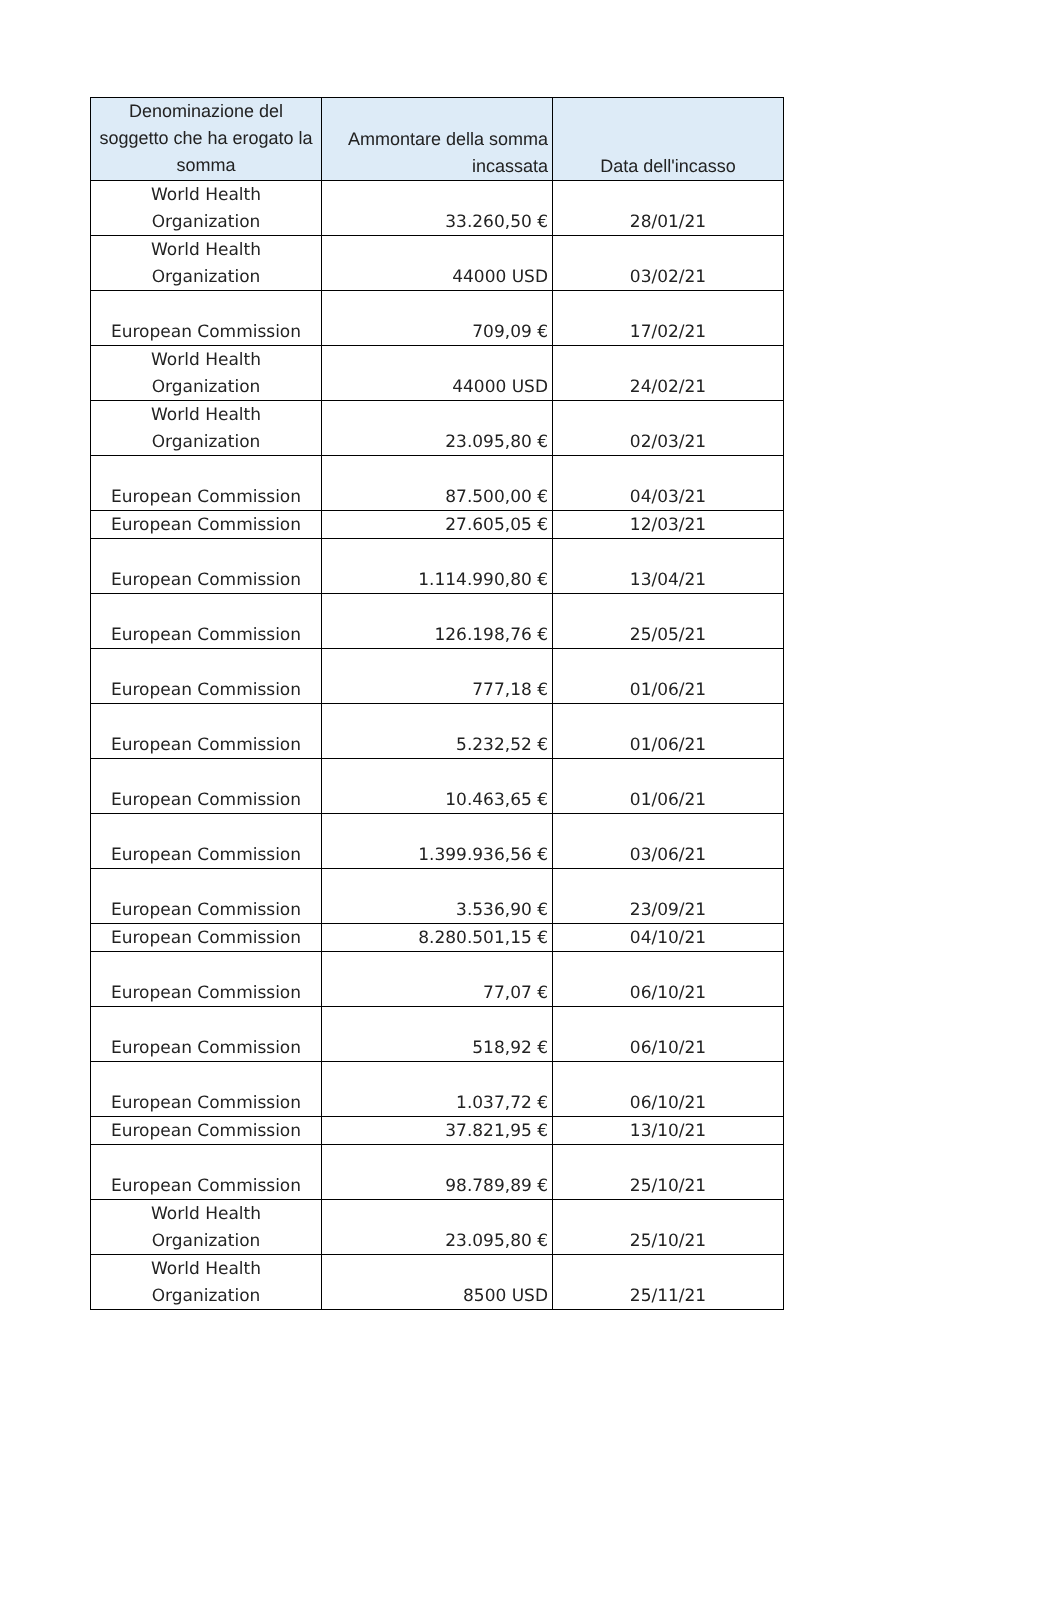| Denominazione del soggetto che ha erogato la somma | Ammontare della somma incassata | Data dell'incasso |
| --- | --- | --- |
| World Health Organization | 33.260,50 € | 28/01/21 |
| World Health Organization | 44000 USD | 03/02/21 |
| European Commission | 709,09 € | 17/02/21 |
| World Health Organization | 44000 USD | 24/02/21 |
| World Health Organization | 23.095,80 € | 02/03/21 |
| European Commission | 87.500,00 € | 04/03/21 |
| European Commission | 27.605,05 € | 12/03/21 |
| European Commission | 1.114.990,80 € | 13/04/21 |
| European Commission | 126.198,76 € | 25/05/21 |
| European Commission | 777,18 € | 01/06/21 |
| European Commission | 5.232,52 € | 01/06/21 |
| European Commission | 10.463,65 € | 01/06/21 |
| European Commission | 1.399.936,56 € | 03/06/21 |
| European Commission | 3.536,90 € | 23/09/21 |
| European Commission | 8.280.501,15 € | 04/10/21 |
| European Commission | 77,07 € | 06/10/21 |
| European Commission | 518,92 € | 06/10/21 |
| European Commission | 1.037,72 € | 06/10/21 |
| European Commission | 37.821,95 € | 13/10/21 |
| European Commission | 98.789,89 € | 25/10/21 |
| World Health Organization | 23.095,80 € | 25/10/21 |
| World Health Organization | 8500 USD | 25/11/21 |